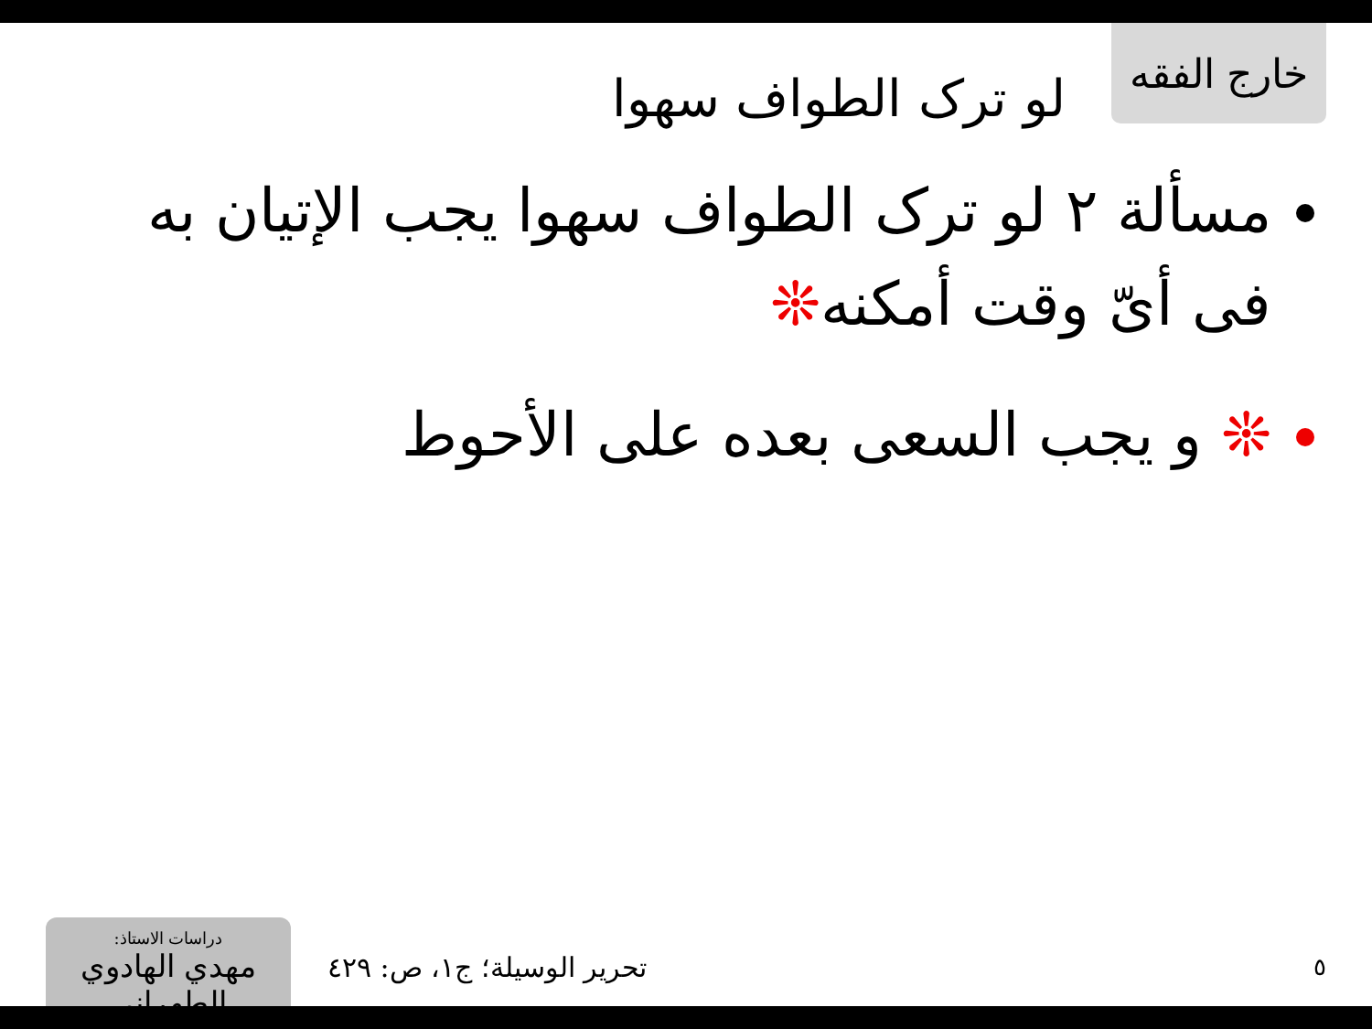لو ترک الطواف سهوا
خارج الفقه
مسألة ٢ لو ترک الطواف سهوا يجب الإتيان به فی أیّ وقت أمکنه❊
❊ و يجب السعی بعده علی الأحوط
دراسات الاستاذ:
مهدي الهادوي الطهراني
تحرير الوسيلة؛ ج١، ص: ٤٢٩
٥